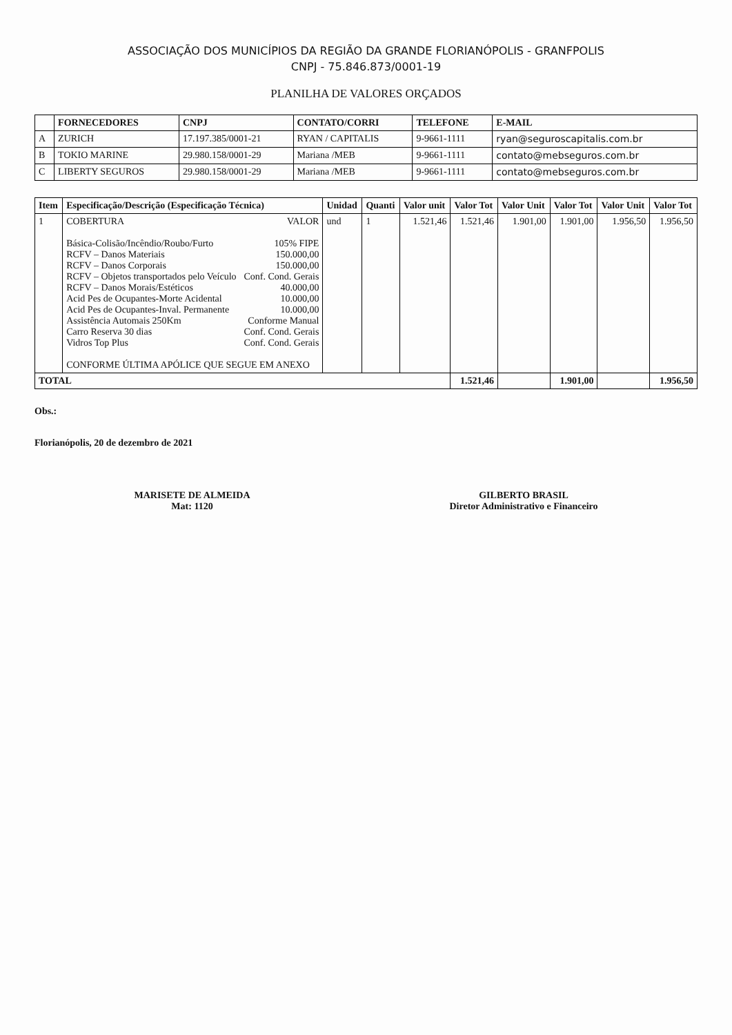ASSOCIAÇÃO DOS MUNICÍPIOS DA REGIÃO DA GRANDE FLORIANÓPOLIS - GRANFPOLIS
CNPJ - 75.846.873/0001-19
PLANILHA DE VALORES ORÇADOS
| | FORNECEDORES | CNPJ | CONTATO/CORRI | TELEFONE | E-MAIL |
| --- | --- | --- | --- | --- | --- |
| A | ZURICH | 17.197.385/0001-21 | RYAN / CAPITALIS | 9-9661-1111 | ryan@seguroscapitalis.com.br |
| B | TOKIO MARINE | 29.980.158/0001-29 | Mariana /MEB | 9-9661-1111 | contato@mebseguros.com.br |
| C | LIBERTY SEGUROS | 29.980.158/0001-29 | Mariana /MEB | 9-9661-1111 | contato@mebseguros.com.br |
| Item | Especificação/Descrição (Especificação Técnica) | Unidad | Quanti | Valor unit | Valor Tot | Valor Unit | Valor Tot | Valor Unit | Valor Tot |
| --- | --- | --- | --- | --- | --- | --- | --- | --- | --- |
| 1 | COBERTURA VALOR Básica-Colisão/Incêndio/Roubo/Furto 105% FIPE RCFV – Danos Materiais 150.000,00 RCFV – Danos Corporais 150.000,00 RCFV – Objetos transportados pelo Veículo Conf. Cond. Gerais RCFV – Danos Morais/Estéticos 40.000,00 Acid Pes de Ocupantes-Morte Acidental 10.000,00 Acid Pes de Ocupantes-Inval. Permanente 10.000,00 Assistência Automais 250Km Conforme Manual Carro Reserva 30 dias Conf. Cond. Gerais Vidros Top Plus Conf. Cond. Gerais CONFORME ÚLTIMA APÓLICE QUE SEGUE EM ANEXO | und | 1 | 1.521,46 | 1.521,46 | 1.901,00 | 1.901,00 | 1.956,50 | 1.956,50 |
| TOTAL | | | | | 1.521,46 | | 1.901,00 | | 1.956,50 |
Obs.:
Florianópolis, 20 de dezembro de 2021
MARISETE DE ALMEIDA
Mat: 1120
GILBERTO BRASIL
Diretor Administrativo e Financeiro